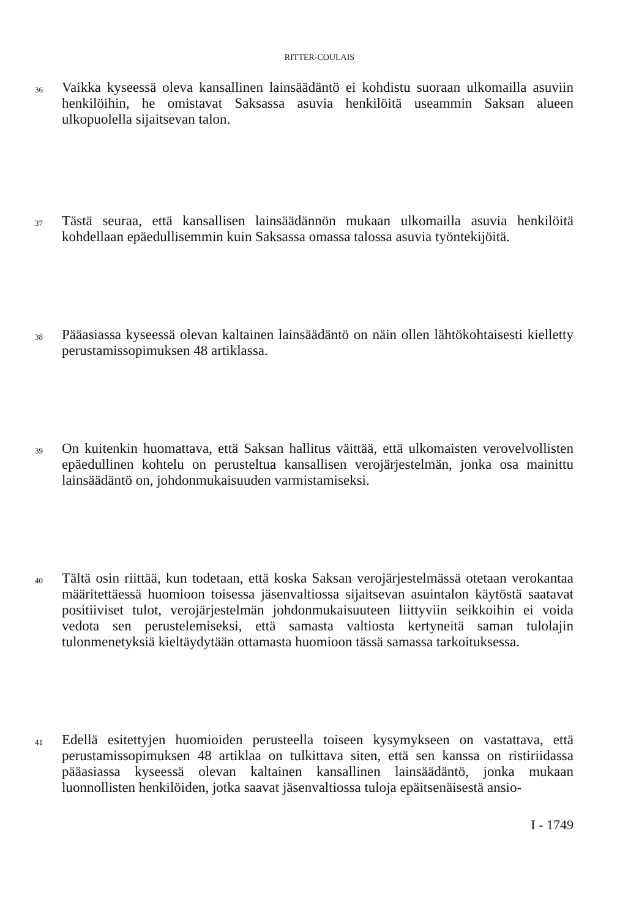RITTER-COULAIS
36
Vaikka kyseessä oleva kansallinen lainsäädäntö ei kohdistu suoraan ulkomailla asuviin henkilöihin, he omistavat Saksassa asuvia henkilöitä useammin Saksan alueen ulkopuolella sijaitsevan talon.
37
Tästä seuraa, että kansallisen lainsäädännön mukaan ulkomailla asuvia henkilöitä kohdellaan epäedullisemmin kuin Saksassa omassa talossa asuvia työntekijöitä.
38
Pääasiassa kyseessä olevan kaltainen lainsäädäntö on näin ollen lähtökohtaisesti kielletty perustamissopimuksen 48 artiklassa.
39
On kuitenkin huomattava, että Saksan hallitus väittää, että ulkomaisten verovelvollisten epäedullinen kohtelu on perusteltua kansallisen verojärjestelmän, jonka osa mainittu lainsäädäntö on, johdonmukaisuuden varmistamiseksi.
40
Tältä osin riittää, kun todetaan, että koska Saksan verojärjestelmässä otetaan verokantaa määritettäessä huomioon toisessa jäsenvaltiossa sijaitsevan asuintalon käytöstä saatavat positiiviset tulot, verojärjestelmän johdonmukaisuuteen liittyviin seikkoihin ei voida vedota sen perustelemiseksi, että samasta valtiosta kertyneitä saman tulolajin tulonmenetyksiä kieltäydytään ottamasta huomioon tässä samassa tarkoituksessa.
41
Edellä esitettyjen huomioiden perusteella toiseen kysymykseen on vastattava, että perustamissopimuksen 48 artiklaa on tulkittava siten, että sen kanssa on ristiriidassa pääasiassa kyseessä olevan kaltainen kansallinen lainsäädäntö, jonka mukaan luonnollisten henkilöiden, jotka saavat jäsenvaltiossa tuloja epäitsenäisestä ansio-
I - 1749